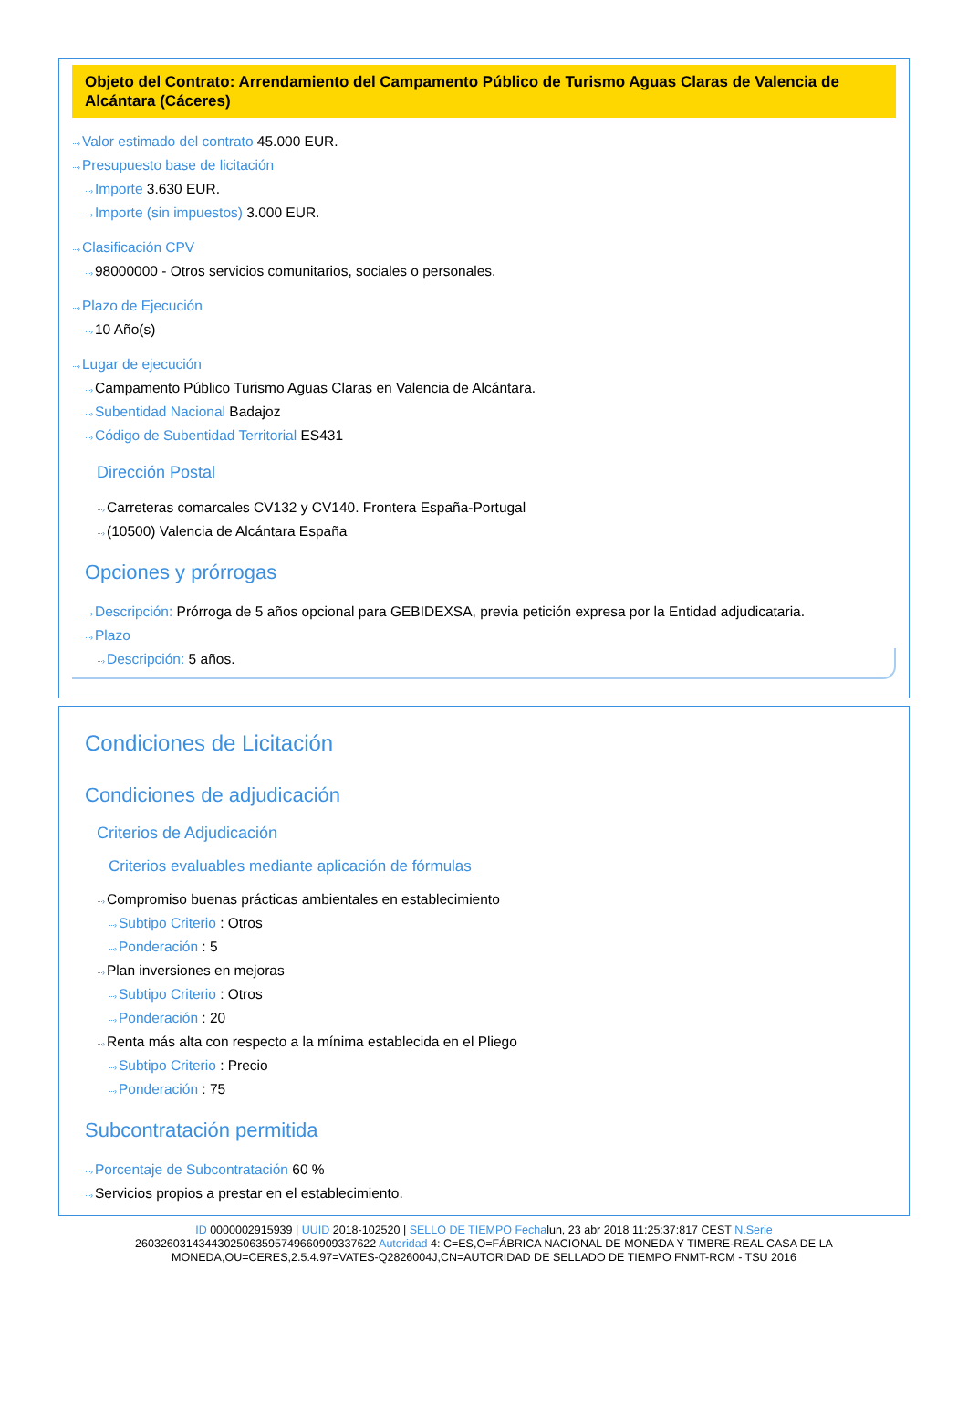Objeto del Contrato: Arrendamiento del Campamento Público de Turismo Aguas Claras de Valencia de Alcántara (Cáceres)
···› Valor estimado del contrato 45.000 EUR.
···› Presupuesto base de licitación
···› Importe 3.630 EUR.
···› Importe (sin impuestos) 3.000 EUR.
···› Clasificación CPV
···› 98000000 - Otros servicios comunitarios, sociales o personales.
···› Plazo de Ejecución
···› 10 Año(s)
···› Lugar de ejecución
···› Campamento Público Turismo Aguas Claras en Valencia de Alcántara.
···› Subentidad Nacional Badajoz
···› Código de Subentidad Territorial ES431
Dirección Postal
···› Carreteras comarcales CV132 y CV140. Frontera España-Portugal
···› (10500) Valencia de Alcántara España
Opciones y prórrogas
···› Descripción: Prórroga de 5 años opcional para GEBIDEXSA, previa petición expresa por la Entidad adjudicataria.
···› Plazo
···› Descripción: 5 años.
Condiciones de Licitación
Condiciones de adjudicación
Criterios de Adjudicación
Criterios evaluables mediante aplicación de fórmulas
···› Compromiso buenas prácticas ambientales en establecimiento
···› Subtipo Criterio : Otros
···› Ponderación : 5
···› Plan inversiones en mejoras
···› Subtipo Criterio : Otros
···› Ponderación : 20
···› Renta más alta con respecto a la mínima establecida en el Pliego
···› Subtipo Criterio : Precio
···› Ponderación : 75
Subcontratación permitida
···› Porcentaje de Subcontratación 60 %
···› Servicios propios a prestar en el establecimiento.
ID 0000002915939 | UUID 2018-102520 | SELLO DE TIEMPO Fechalun, 23 abr 2018 11:25:37:817 CEST N.Serie 260326031434430250635957496609093376​22 Autoridad 4: C=ES,O=FÁBRICA NACIONAL DE MONEDA Y TIMBRE-REAL CASA DE LA MONEDA,OU=CERES,2.5.4.97=VATES-Q2826004J,CN=AUTORIDAD DE SELLADO DE TIEMPO FNMT-RCM - TSU 2016